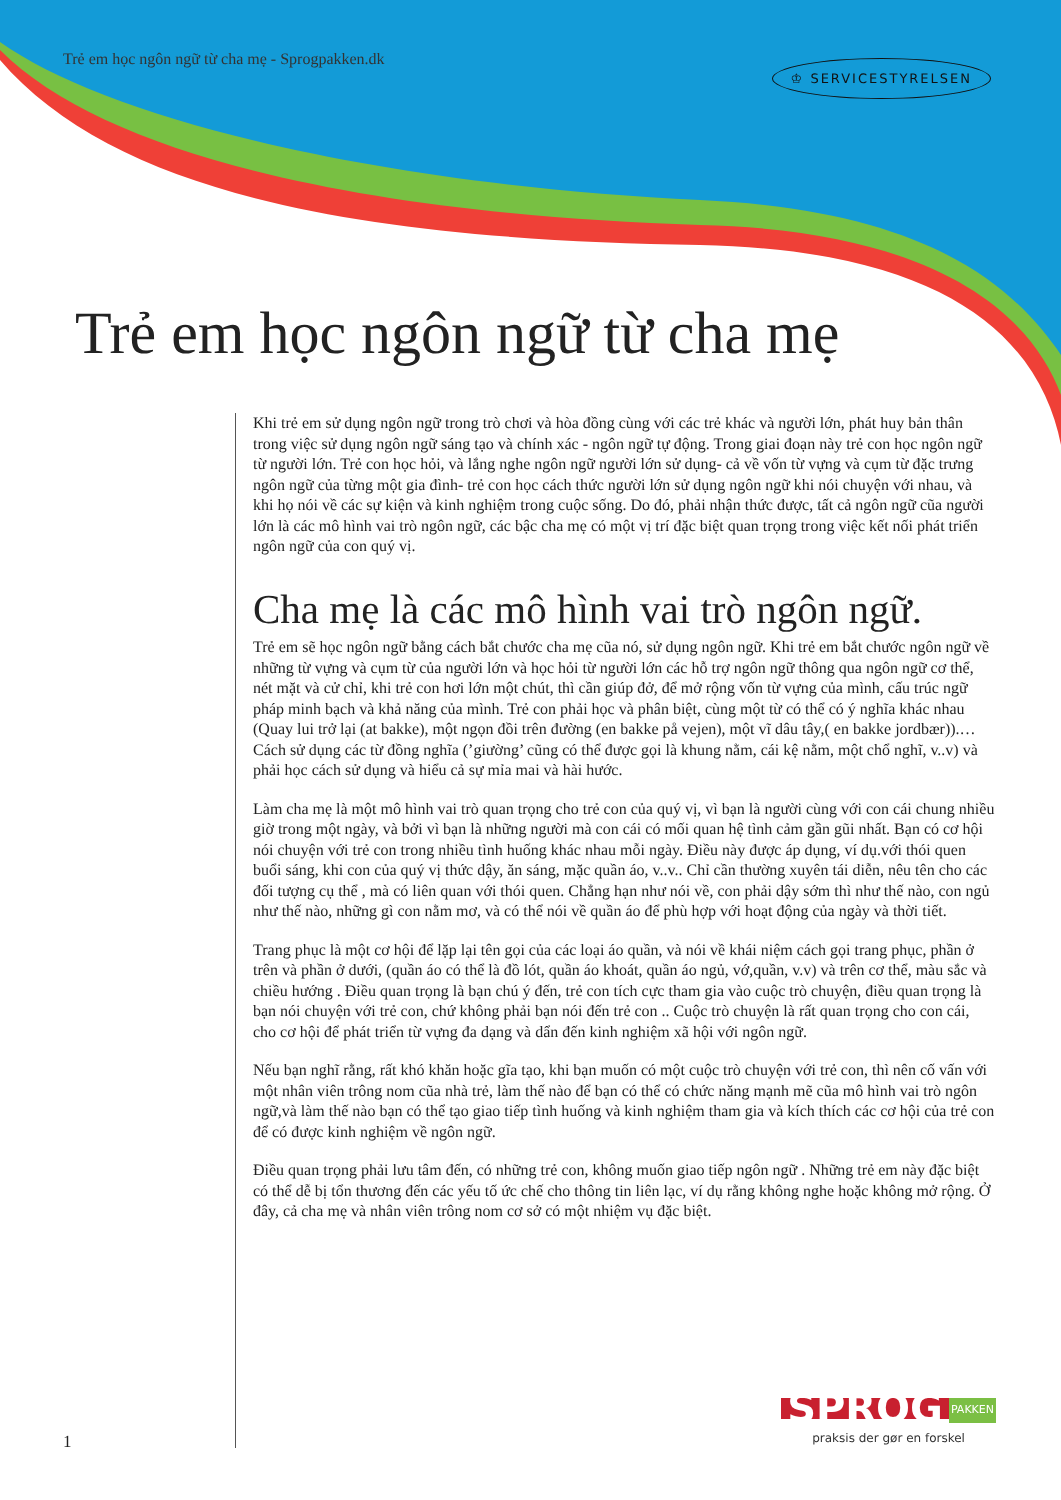Trẻ em học ngôn ngữ từ cha mẹ - Sprogpakken.dk ♔ SERVICESTYRELSEN
Trẻ em học ngôn ngữ từ cha mẹ
Khi trẻ em sử dụng ngôn ngữ trong trò chơi và hòa đồng cùng với các trẻ khác và người lớn, phát huy bản thân trong việc sử dụng ngôn ngữ sáng tạo và chính xác - ngôn ngữ tự động. Trong giai đoạn này trẻ con học ngôn ngữ từ người lớn. Trẻ con học hỏi, và lắng nghe ngôn ngữ người lớn sử dụng- cả về vốn từ vựng và cụm từ đặc trưng ngôn ngữ của từng một gia đình- trẻ con học cách thức người lớn sử dụng ngôn ngữ khi nói chuyện với nhau, và khi họ nói về các sự kiện và kinh nghiệm trong cuộc sống. Do đó, phải nhận thức được, tất cả ngôn ngữ cũa người lớn là các mô hình vai trò ngôn ngữ, các bậc cha mẹ có một vị trí đặc biệt quan trọng trong việc kết nối phát triển ngôn ngữ của con quý vị.
Cha mẹ là các mô hình vai trò ngôn ngữ.
Trẻ em sẽ học ngôn ngữ bằng cách bắt chước cha mẹ cũa nó, sử dụng ngôn ngữ. Khi trẻ em bắt chước ngôn ngữ về những từ vựng và cụm từ của người lớn và học hỏi từ người lớn các hỗ trợ ngôn ngữ thông qua ngôn ngữ cơ thể, nét mặt và cử chỉ, khi trẻ con hơi lớn một chút, thì cần giúp đở, để mở rộng vốn từ vựng của mình, cấu trúc ngữ pháp minh bạch và khả năng của mình. Trẻ con phải học và phân biệt, cùng một từ có thể có ý nghĩa khác nhau (Quay lui trở lại (at bakke), một ngọn đồi trên đường (en bakke på vejen), một vĩ dâu tây,( en bakke jordbær)).… Cách sử dụng các từ đồng nghĩa (’giường’ cũng có thể được gọi là khung nằm, cái kệ nằm, một chổ nghĩ, v..v) và phải học cách sử dụng và hiểu cả sự mỉa mai và hài hước.
Làm cha mẹ là một mô hình vai trò quan trọng cho trẻ con của quý vị, vì bạn là người cùng với con cái chung nhiều giờ trong một ngày, và bởi vì bạn là những người mà con cái có mối quan hệ tình cảm gần gũi nhất. Bạn có cơ hội nói chuyện với trẻ con trong nhiều tình huống khác nhau mỗi ngày. Điều này được áp dụng, ví dụ.với thói quen buổi sáng, khi con của quý vị thức dậy, ăn sáng, mặc quần áo, v..v.. Chỉ cần thường xuyên tái diễn, nêu tên cho các đối tượng cụ thể , mà có liên quan với thói quen. Chẳng hạn như nói về, con phải dậy sớm thì như thế nào, con ngủ như thế nào, những gì con nằm mơ, và có thể nói về quần áo để phù hợp với hoạt động của ngày và thời tiết.
Trang phục là một cơ hội để lặp lại tên gọi của các loại áo quần, và nói về khái niệm cách gọi trang phục, phần ở trên và phần ở dưới, (quần áo có thể là đồ lót, quần áo khoát, quần áo ngủ, vớ,quần, v.v) và trên cơ thể, màu sắc và chiều hướng . Điều quan trọng là bạn chú ý đến, trẻ con tích cực tham gia vào cuộc trò chuyện, điều quan trọng là bạn nói chuyện với trẻ con, chứ không phải bạn nói đến trẻ con .. Cuộc trò chuyện là rất quan trọng cho con cái, cho cơ hội để phát triển từ vựng đa dạng và dẩn đến kinh nghiệm xã hội với ngôn ngữ.
Nếu bạn nghĩ rằng, rất khó khăn hoặc gĩa tạo, khi bạn muốn có một cuộc trò chuyện với trẻ con, thì nên cố vấn với một nhân viên trông nom cũa nhà trẻ, làm thế nào để bạn có thể có chức năng mạnh mẽ cũa mô hình vai trò ngôn ngữ,và làm thế nào bạn có thể tạo giao tiếp tình huống và kinh nghiệm tham gia và kích thích các cơ hội của trẻ con để có được kinh nghiệm về ngôn ngữ.
Điều quan trọng phải lưu tâm đến, có những trẻ con, không muốn giao tiếp ngôn ngữ . Những trẻ em này đặc biệt có thể dễ bị tổn thương đến các yếu tố ức chế cho thông tin liên lạc, ví dụ rằng không nghe hoặc không mở rộng. Ở đây, cả cha mẹ và nhân viên trông nom cơ sở có một nhiệm vụ đặc biệt.
SPROG PAKKEN
praksis der gør en forskel
1